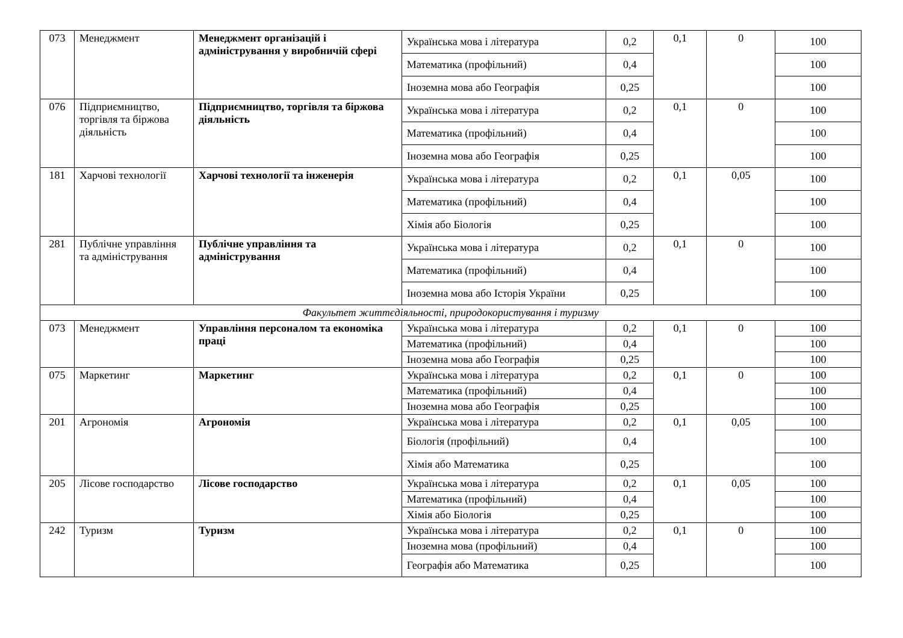| 073 | Менеджмент | Менеджмент організацій і адміністрування у виробничій сфері | Українська мова і література | 0,2 | 0,1 | 0 | 100 |
| | | | Математика (профільний) | 0,4 | | | 100 |
| | | | Іноземна мова або Географія | 0,25 | | | 100 |
| 076 | Підприємництво, торгівля та біржова діяльність | Підприємництво, торгівля та біржова діяльність | Українська мова і література | 0,2 | 0,1 | 0 | 100 |
| | | | Математика (профільний) | 0,4 | | | 100 |
| | | | Іноземна мова або Географія | 0,25 | | | 100 |
| 181 | Харчові технології | Харчові технології та інженерія | Українська мова і література | 0,2 | 0,1 | 0,05 | 100 |
| | | | Математика (профільний) | 0,4 | | | 100 |
| | | | Хімія або Біологія | 0,25 | | | 100 |
| 281 | Публічне управління та адміністрування | Публічне управління та адміністрування | Українська мова і література | 0,2 | 0,1 | 0 | 100 |
| | | | Математика (профільний) | 0,4 | | | 100 |
| | | | Іноземна мова або Історія України | 0,25 | | | 100 |
| Факультет життєдіяльності, природокористування і туризму | | | | | | | |
| 073 | Менеджмент | Управління персоналом та економіка праці | Українська мова і література | 0,2 | 0,1 | 0 | 100 |
| | | | Математика (профільний) | 0,4 | | | 100 |
| | | | Іноземна мова або Географія | 0,25 | | | 100 |
| 075 | Маркетинг | Маркетинг | Українська мова і література | 0,2 | 0,1 | 0 | 100 |
| | | | Математика (профільний) | 0,4 | | | 100 |
| | | | Іноземна мова або Географія | 0,25 | | | 100 |
| 201 | Агрономія | Агрономія | Українська мова і література | 0,2 | 0,1 | 0,05 | 100 |
| | | | Біологія (профільний) | 0,4 | | | 100 |
| | | | Хімія або Математика | 0,25 | | | 100 |
| 205 | Лісове господарство | Лісове господарство | Українська мова і література | 0,2 | 0,1 | 0,05 | 100 |
| | | | Математика (профільний) | 0,4 | | | 100 |
| | | | Хімія або Біологія | 0,25 | | | 100 |
| 242 | Туризм | Туризм | Українська мова і література | 0,2 | 0,1 | 0 | 100 |
| | | | Іноземна мова (профільний) | 0,4 | | | 100 |
| | | | Географія або Математика | 0,25 | | | 100 |